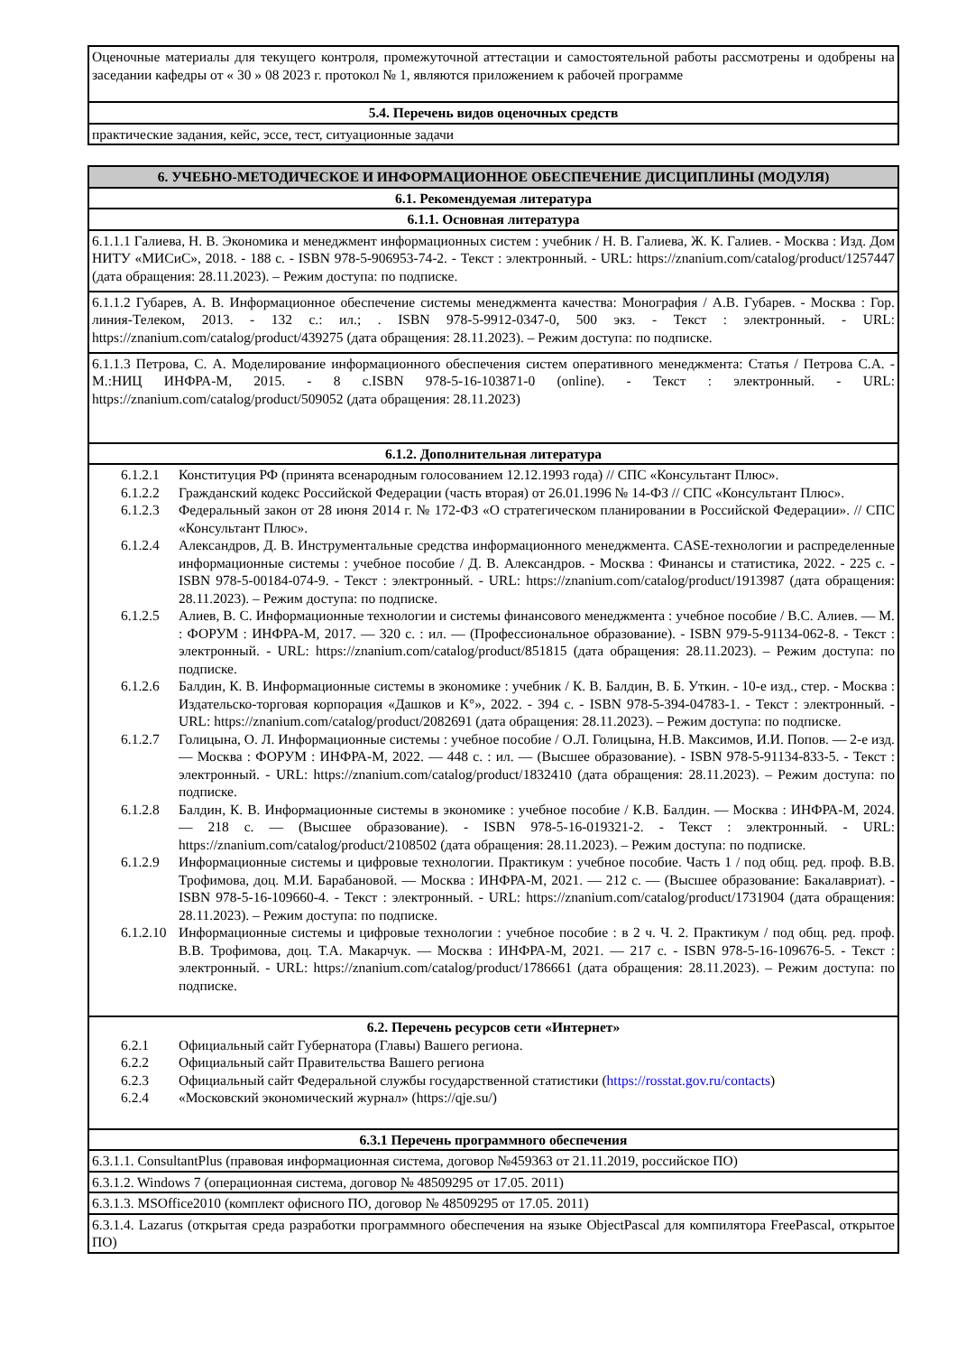| Оценочные материалы для текущего контроля, промежуточной аттестации и самостоятельной работы рассмотрены и одобрены на заседании кафедры от « 30 » 08 2023 г. протокол № 1, являются приложением к рабочей программе |
| 5.4. Перечень видов оценочных средств |
| практические задания, кейс, эссе, тест, ситуационные задачи |
| 6. УЧЕБНО-МЕТОДИЧЕСКОЕ И ИНФОРМАЦИОННОЕ ОБЕСПЕЧЕНИЕ ДИСЦИПЛИНЫ (МОДУЛЯ) |
| 6.1. Рекомендуемая литература |
| 6.1.1. Основная литература |
| 6.1.1.1 Галиева, Н. В. Экономика и менеджмент информационных систем : учебник / Н. В. Галиева, Ж. К. Галиев. - Москва : Изд. Дом НИТУ «МИСиС», 2018. - 188 с. - ISBN 978-5-906953-74-2. - Текст : электронный. - URL: https://znanium.com/catalog/product/1257447 (дата обращения: 28.11.2023). – Режим доступа: по подписке. |
| 6.1.1.2 Губарев, А. В. Информационное обеспечение системы менеджмента качества: Монография / А.В. Губарев. - Москва : Гор. линия-Телеком, 2013. - 132 с.: ил.; . ISBN 978-5-9912-0347-0, 500 экз. - Текст : электронный. - URL: https://znanium.com/catalog/product/439275 (дата обращения: 28.11.2023). – Режим доступа: по подписке. |
| 6.1.1.3 Петрова, С. А. Моделирование информационного обеспечения систем оперативного менеджмента: Статья / Петрова С.А. - М.:НИЦ ИНФРА-М, 2015. - 8 с.ISBN 978-5-16-103871-0 (online). - Текст : электронный. - URL: https://znanium.com/catalog/product/509052 (дата обращения: 28.11.2023) |
| 6.1.2. Дополнительная литература |
| 6.1.2.1 Конституция РФ (принята всенародным голосованием 12.12.1993 года) // СПС «Консультант Плюс». 6.1.2.2 Гражданский кодекс Российской Федерации (часть вторая) от 26.01.1996 № 14-ФЗ // СПС «Консультант Плюс». 6.1.2.3 Федеральный закон от 28 июня 2014 г. № 172-ФЗ «О стратегическом планировании в Российской Федерации». // СПС «Консультант Плюс». 6.1.2.4 Александров, Д. В. Инструментальные средства информационного менеджмента. CASE-технологии и распределенные информационные системы : учебное пособие / Д. В. Александров. - Москва : Финансы и статистика, 2022. - 225 с. - ISBN 978-5-00184-074-9. - Текст : электронный. - URL: https://znanium.com/catalog/product/1913987 (дата обращения: 28.11.2023). – Режим доступа: по подписке. 6.1.2.5 Алиев, В. С. Информационные технологии и системы финансового менеджмента : учебное пособие / В.С. Алиев. — М. : ФОРУМ : ИНФРА-М, 2017. — 320 с. : ил. — (Профессиональное образование). - ISBN 979-5-91134-062-8. - Текст : электронный. - URL: https://znanium.com/catalog/product/851815 (дата обращения: 28.11.2023). – Режим доступа: по подписке. 6.1.2.6 Балдин, К. В. Информационные системы в экономике : учебник / К. В. Балдин, В. Б. Уткин. - 10-е изд., стер. - Москва : Издательско-торговая корпорация «Дашков и К°», 2022. - 394 с. - ISBN 978-5-394-04783-1. - Текст : электронный. - URL: https://znanium.com/catalog/product/2082691 (дата обращения: 28.11.2023). – Режим доступа: по подписке. 6.1.2.7 Голицына, О. Л. Информационные системы : учебное пособие / О.Л. Голицына, Н.В. Максимов, И.И. Попов. — 2-е изд. — Москва : ФОРУМ : ИНФРА-М, 2022. — 448 с. : ил. — (Высшее образование). - ISBN 978-5-91134-833-5. - Текст : электронный. - URL: https://znanium.com/catalog/product/1832410 (дата обращения: 28.11.2023). – Режим доступа: по подписке. 6.1.2.8 Балдин, К. В. Информационные системы в экономике : учебное пособие / К.В. Балдин. — Москва : ИНФРА-М, 2024. — 218 с. — (Высшее образование). - ISBN 978-5-16-019321-2. - Текст : электронный. - URL: https://znanium.com/catalog/product/2108502 (дата обращения: 28.11.2023). – Режим доступа: по подписке. 6.1.2.9 Информационные системы и цифровые технологии. Практикум : учебное пособие. Часть 1 / под общ. ред. проф. В.В. Трофимова, доц. М.И. Барабановой. — Москва : ИНФРА-М, 2021. — 212 с. — (Высшее образование: Бакалавриат). - ISBN 978-5-16-109660-4. - Текст : электронный. - URL: https://znanium.com/catalog/product/1731904 (дата обращения: 28.11.2023). – Режим доступа: по подписке. 6.1.2.10 Информационные системы и цифровые технологии : учебное пособие : в 2 ч. Ч. 2. Практикум / под общ. ред. проф. В.В. Трофимова, доц. Т.А. Макарчук. — Москва : ИНФРА-М, 2021. — 217 с. - ISBN 978-5-16-109676-5. - Текст : электронный. - URL: https://znanium.com/catalog/product/1786661 (дата обращения: 28.11.2023). – Режим доступа: по подписке. |
| 6.2. Перечень ресурсов сети «Интернет» 6.2.1 Официальный сайт Губернатора (Главы) Вашего региона. 6.2.2 Официальный сайт Правительства Вашего региона 6.2.3 Официальный сайт Федеральной службы государственной статистики ( https://rosstat.gov.ru/contacts ) 6.2.4 «Московский экономический журнал» (https://qje.su/) |
| 6.3.1 Перечень программного обеспечения |
| 6.3.1.1. ConsultantPlus (правовая информационная система, договор №459363 от 21.11.2019, российское ПО) |
| 6.3.1.2. Windows 7 (операционная система, договор № 48509295 от 17.05. 2011) |
| 6.3.1.3. MSOffice2010 (комплект офисного ПО, договор № 48509295 от 17.05. 2011) |
| 6.3.1.4. Lazarus (открытая среда разработки программного обеспечения на языке ObjectPascal для компилятора FreePascal, открытое ПО) |